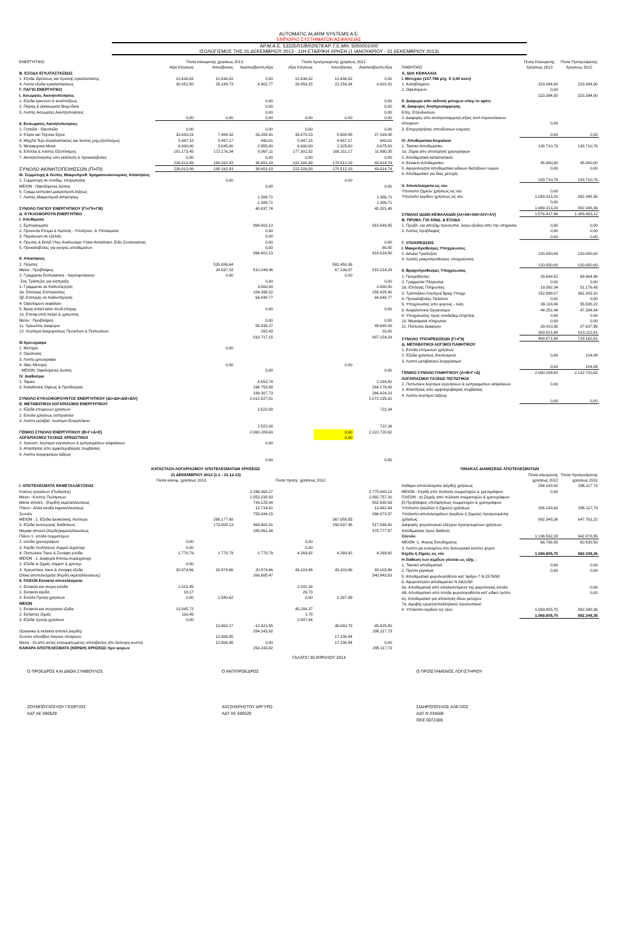AUTOMATIC ALARM SYSTEMS A.E.
ΕΜΠΟΡΙΟ ΣΥΣΤΗΜΑΤΩΝ ΑΣΦΑΛΕΙΑΣ
ΑΡ.Μ.Α.Ε. 53335/01/Β/02/678 ΑΡ. Γ.Ε.ΜΗ. 5050001000
ΙΣΟΛΟΓΙΣΜΟΣ ΤΗΣ 31 ΔΕΚΕΜΒΡΙΟΥ 2013 - 11Η ΕΤΑΙΡΙΚΗ ΧΡΗΣΗ (1 ΙΑΝΟΥΑΡΙΟΥ - 31 ΔΕΚΕΜΒΡΙΟΥ 2013)
| ΕΝΕΡΓΗΤΙΚΟ | Ποσα κλειομενης χρησεως 2013 | | | Ποσα προηγουμενης χρησεως 2012 | | |
| --- | --- | --- | --- | --- | --- | --- |
| | Αξια Κτησεως | Αποσβεσεις | Αναποσβεστη Αξια | Αξια Κτησεως | Αποσβεσεις | Αναποσβεστη Αξια |
| Β. ΕΞΟΔΑ ΕΓΚΑΤΑΣΤΑΣΕΩΣ | | | | | | |
| 1. Εξοδα ιδρύσεως και πρώτης εγκατάστασης | 12.636,82 | 12.636,82 | 0,00 | 12.636,82 | 12.636,82 | 0,00 |
| 4. Λοιπα εξοδα εγκαταστασεως | 30.052,50 | 25.149,73 | 4.902,77 | 26.858,15 | 22.256,34 | 4.601,81 |
| Γ. ΠΑΓΙΟ ΕΝΕΡΓΗΤΙΚΟ | | | | | | |
| I. Ασωματες Ακινητοποιησεις | | | | | | |
| 1. Εξοδα ερευνών & αναπτύξεως | | | 0,00 | | | 0,00 |
| 2. Παραχ.& Δικαιωματα Βιομ.Ιδιοκ. | | | 0,00 | | | 0,00 |
| 5. Λοιπές Ασώματες Ακινητοποιήσεις | | | 0,00 | | | 0,00 |
| | 0,00 | 0,00 | 0,00 | 0,00 | 0,00 | 0,00 |
| II. Ενσωματες Ακινητοποιησεις | | | | | | |
| 1. Γηπεδα - Οικοπεδα | 0,00 | | 0,00 | 0,00 | | 0,00 |
| 3. Κτιρια και Τεχνικα Εργα | 33.693.23 | 7.484.32 | 26.208.91 | 33.078.23 | 5.908.85 | 27.169.38 |
| 4. Μηχ/τα Τεχν.Εγκαταστασεις και λοιπος μηχ.εξοπλισμος | 5.947,18 | 5.457,17 | 490,01 | 5.947,18 | 4.967,17 | 980,01 |
| 5. Μεταφορικα Μεσα | 6.000,00 | 3.045,00 | 2.955,00 | 6.000,00 | 2.325,00 | 3.675,00 |
| 6. Επιπλα & Λοιπος Εξοπλισμος | 181.173,45 | 172.176,34 | 8.997,11 | 177.301,52 | 165.311,17 | 11.990,35 |
| 7. Ακινητοποιησεις υπο εκτελεση & προκαταβολες | 0,00 | | 0,00 | 0,00 | | 0,00 |
| | 226.813,86 | 188.162,83 | 38.651,03 | 222.326,93 | 178.512,19 | 43.814,74 |
| ΣΥΝΟΛΟ ΑΚΙΝΗΤΟΠΟΙΗΣΕΩΝ (Π+ΠΙ) | 226.813,86 | 188.162,83 | 38.651,03 | 222.326,93 | 178.512,19 | 43.814,74 |
| III. Συμμετοχη & Λοιπες Μακροπροθ. Χρηματοοικονομικες Απαιτησεις | | | | | | |
| 1. Συμμετοχη σε συνδεμ. επιχειρησεις | | 0,00 | | | 0,00 | |
| ΜΕΙΟΝ : Οφειλόμενες Δόσεις | | | 0,00 | | | 0,00 |
| 5. Γραμμ.εισπρακτ.μακροπροθ.ληξεως | | | | | | |
| 7. Λοιπες Μακροπροθ.Απαιτησεις | | | 1.386,71 | | | 1.386,71 |
| | | | 1.386,71 | | | 1.386,71 |
| ΣΥΝΟΛΟ ΠΑΓΙΟΥ ΕΝΕΡΓΗΤΙΚΟΥ (ΓΙ+ΓΙΙ+ΓΙΙΙ) | | | 40.037,74 | | | 45.201,45 |
| Δ. ΚΥΚΛΟΦΟΡΟΥΝ ΕΝΕΡΓΗΤΙΚΟ | | | | | | |
| I. Αποθεματα | | | | | | |
| 1. Εμπορευματα | | | 994.802,13 | | | 918.549,95 |
| 2. Προιοντα Ετοιμα & Ημιτελη - Υποπροιν. & Υπολειματα | | | 0,00 | | | |
| 3. Παραγωγη σε εξελιξη | | | 0,00 | | | |
| 4. Πρωτες & Βοηθ.Υλες-Αναλωσιμα Υλικα-Ανταλλακτ.,Ειδη Συσκευασιας | | | 0,00 | | | 0,00 |
| 5. Προκαταβολες για αγορες αποθεματων | | | 0,00 | | | 66,55 |
| | | | 994.802,13 | | | 918.616,50 |
| II. Απαιτησεις | | | | | | |
| 1. Πελατες | | 535.086,64 | | | 582.450,36 | |
| Μείον : Προβλέψεις | | 24.837,18 | 510.249,46 | | 67.236,07 | 515.214,29 |
| 2. Γραμματια Εισπρακτεα - Χαρτοφυλακιου | | 0,00 | | | 0,00 | |
| -Στις Τράπεζες για είσπραξη | | | 0,00 | | | 0,00 |
| 3. Γραμματια σε Καθυστερηση | | | 3.000,00 | | | 3.000,00 |
| 3α. Επιταγες Εισπρακτεες | | | 184.398.22 | | | 255.425.40 |
| 3β. Επιταγές σε Καθυστέρηση | | | 64.848.77 | | | 64.848.77 |
| 4. Οφειλόμενο κεφάλαιο | | | | | | |
| 5. Βραχ.απαιτ.κατα συνδ.επιχειρ. | | | 0,00 | | | 0,00 |
| 10. Επισφ.επιδ.πελατ.& χρεωστες | | | | | | |
| Μείον : Προβλέψεις | | | 0,00 | | | 0,00 |
| 11. Χρεωστες Διαφοροι | | | 55.938.27 | | | 48.645.83 |
| 12. Λογ/σμοί Διαχειρισεως Προκ/λων & Πιστωσεων | | | 282,43 | | | 20,00 |
| | | | 818.717,15 | | | 887.154,29 |
| III Χρεωγραφα | | | | | | |
| 1. Μετοχες | | 0,00 | | | | |
| 2. Ομολογιες | | | | | | |
| 3. Λοιπα χρεωγραφα | | | | | | |
| 4. Ιδιες Μετοχες | | 0,00 | | | 0,00 | |
| - ΜΕΙΟΝ: Οφειλομενες Δοσεις | | | 0,00 | | | 0,00 |
| IV. Διαθεσιμα | | | | | | |
| 1. Ταμειο | | | 4.553,74 | | | 2.244,80 |
| 3. Καταθεσεις Οψεως & Προθεσμιας | | | 194.753,99 | | | 264.179,43 |
| | | | 199.307,73 | | | 266.424,23 |
| ΣΥΝΟΛΟ ΚΥΚΛΟΦΟΡΟΥΝΤΟΣ ΕΝΕΡΓΗΤΙΚΟΥ (ΔΙ+ΔΙΙ+ΔΙΙΙ+ΔΙV) | | | 2.012.827,01 | | | 2.072.195,02 |
| Ε. ΜΕΤΑΒΑΤΙΚΟΙ ΛΟΓΑΡΙΑΣΜΟΙ ΕΝΕΡΓΗΤΙΚΟΥ | | | | | | |
| 1. Εξοδα επομενων χρησεων | | | 2.522,08 | | | 722,34 |
| 2. Εσοδα χρησεως εισπρακτεα | | | | | | |
| 3. Λοιποι μεταβατ. λογ/σμοι Ενεργητικου | | | | | | |
| | | | 2.522,08 | | | 722,34 |
| ΓΕΝΙΚΟ ΣΥΝΟΛΟ ΕΝΕΡΓΗΤΙΚΟΥ (Β+Γ+Δ+Ε) | | | 2.060.289,60 | | 0,00 | 2.122.720,62 |
| ΛΟΓΑΡΙΑΣΜΟΙ ΤΑΞΕΩΣ ΧΡΕΩΣΤΙΚΟΙ | | | | | 0,00 | |
| 2. Χρεωστ. λογ/σμοι εγγυησεων & εμπραγματων ασφαλειων | | | 0,00 | | | |
| 3. Απαιτήσεις απο αμφοτεροβαρείς συμβάσεις | | | | | | |
| 4. Λοιποι λογαριασμοι ταξεως | | | | | | |
| | | | 0,00 | | | 0,00 |
| ΠΑΘΗΤΙΚΟ | Ποσα Κλειομενης Χρησεως 2013 | Ποσα Προηγούμενης Χρησεως 2012 |
| --- | --- | --- |
| Α. ΙΔΙΑ ΚΕΦΑΛΑΙΑ | | |
| I. Μετοχικο (107.798 μτχ. Χ 3,00 euro) | | |
| 1. Καταβλημενο | 323.394,00 | 323.394,00 |
| 2. Οφειλόμενο | 0,00 | |
| | 323.394,00 | 323.394,00 |
| II. Διαφορα απο εκδοση μετοχων υπερ το αρτιο | | |
| III. Διαφορες Αναπροσαρμογης | | |
| Επιχ. Επενδυσεων | | |
| 2. Διαφορες απο αναπροσαρμογη αξιας λοιπ.περιουσιακων στοιχειων | 0,00 | |
| 3. Επιχορηγήσεις επενδύσεων ενεργητ. | | |
| | 0,00 | 0,00 |
| IV. Αποθεματικα Κεφαλαια | | |
| 1. Τακτικο Αποθεματικο | 138.710,76 | 138.710,76 |
| 1α. Ζημία απο αποτίμηση χρεογράφων | | |
| 2. Αποθεματικά καταστατικού | | |
| 4. Εκτακτο Αποθεματικο | 45.000,00 | 45.000,00 |
| 5. Αφορολογητα Αποθεματικα ειδικων διαταξεων νομων | 0,00 | 0,00 |
| 6. Αποθεματικό για ίδιες μετοχές | | |
| | 183.710,76 | 183.710,76 |
| V. Αποτελεσματα εις νεο | | |
| Υπολοιπο ζημιών χρήσεως εις νέο | 0,00 | |
| Υπολοιπο κερδών χρήσεως εις νέο | 1.069.313,20 | 882.348.36 |
| | 0,00 | |
| | 1.069.313,20 | 882.348,36 |
| ΣΥΝΟΛΟ ΙΔΙΩΝ ΚΕΦΑΛΑΙΩΝ (ΑΙ+ΑΙΙ+ΑΙΙΙ+ΑIV+ΑV) | 1.576.417,96 | 1.389.453,12 |
| Β. ΠΡΟΒΛ. ΓΙΑ ΚΙΝΔ. & ΕΞΟΔΑ | | |
| 1. Προβλ. για αποζημ.προσωπικ. λογω εξοδου απο την υπηρεσια | 0,00 | 0,00 |
| 2. Λοιπες προβλεψεις | 0,00 | 0,00 |
| | 0,00 | 0,00 |
| Γ. ΥΠΟΧΡΕΩΣΕΙΣ | | |
| I. Μακροπροθεσμες Υποχρεωσεις | | |
| 2. Δάνεια Τραπεζών | 120.050,00 | 120.050,00 |
| 8. Λοιπές μακροπροθεσμες υποχρεώσεις | | |
| | 120.050,00 | 120.050,00 |
| II. Βραχυπροθεσμες Υποχρεωσεις | | |
| 1. Προμηθευτες | 28.649.52 | 69.964.96 |
| 2. Γραμματια Πληρωτεα | 0.00 | 0.00 |
| 2α. Επιταγες Πληρωτεες | 19.392.34 | 51.176.43 |
| 3. Τραπεζικοι Λογ/σμοί Βραχ.Υποχρ. | 152.999.07 | 361.343.20 |
| 4. Προκαταβολες Πελατων | 0,00 | 0,00 |
| 5. Υποχρεωσεις απο φορους - τελη | 89.118,86 | 55.595,22 |
| 6. Ασφαλιστικοι Οργανισμοι | 44.251.49 | 47.394.84 |
| 8. Υποχρεώσεις προς συνδεδεμ.επιχ/σεις | 0.00 | 0.00 |
| 10. Μερισματα πληρωτεα | 0.00 | 0.00 |
| 11. Πιστωτες Διαφοροι | 29.410,36 | 27.637,96 |
| | 363.821,64 | 613.112,61 |
| ΣΥΝΟΛΟ ΥΠΟΧΡΕΩΣΕΩΝ (ΓΙ+ΓΙΙ) | 483.871,64 | 733.162,61 |
| Δ. ΜΕΤΑΒΑΤΙΚΟΙ ΛΟΓ/ΜΟΙ ΠΑΘΗΤΙΚΟΥ | | |
| 1. Εσοδα επόμενων χρήσεων | | |
| 2. Εξοδα χρησεως δουλευμενα | 0,00 | 104,89 |
| 3. Λοιποί μεταβατικοί λογαριασμοί | | |
| | 0,00 | 104,89 |
| ΓΕΝΙΚΟ ΣΥΝΟΛΟ ΠΑΘΗΤΙΚΟΥ (Α+Β+Γ+Δ) | 2.060.289,60 | 2.122.720,62 |
| ΛΟΓΑΡΙΑΣΜΟΙ ΤΑΞΕΩΣ ΠΙΣΤΩΤΙΚΟΙ | | |
| 2. Πιστωτικοι λογ/σμοι εγγυησεων & εμπραγματων ασφαλειων | 0,00 | |
| 3. Απαιτήσεις απο αμφοτεροβαρείς συμβάσεις | | |
| 4. Λοιποι λογ/σμοί ταξεως | | |
| | 0,00 | 0,00 |
| ΚΑΤΑΣΤΑΣΗ ΛΟΓΑΡΙΑΣΜΟΥ ΑΠΟΤΕΛΕΣΜΑΤΩΝ ΧΡΗΣΕΩΣ 31 ΔΕΚΕΜΒΡΙΟΥ 2013 (1.1 - 31.12.13) | | | | | | |
| --- | --- | --- | --- | --- | --- | --- |
| | Ποσα κλειομ. χρησεως 2013 | | | Ποσα προηγ. χρησεως 2012 | | |
| I. ΑΠΟΤΕΛΕΣΜΑΤΑ ΕΚΜΕΤΑΛΛΕΥΣΕΩΣ | | | | | | |
| Κυκλος εργασιων (Πωλησεις) | | | 2.296.365.27 | | | 2.775.688.13 |
| Μειον : Κοστος Πωλησεων | | | 1.553.235.93 | | | 1.892.757.20 |
| Μικτα αποτελ.: (Κερδη) εκμεταλλευσεως | | | 743.129.34 | | | 882.930.93 |
| Πλεον : Αλλα εσοδα εκμεταλλευσεως | | | 12.714.81 | | | 13.942.64 |
| Συνολο | | | 755.844.15 | | | 896.873.57 |
| ΜΕΙΟΝ : 1. Εξοδα Διοικητικης Λειτουργ. | | 296.177.68 | | | 367.058.55 | |
| 3. Εξοδα λειτουργιας διαθεσεως | | 173.805.13 | 469.982.81 | | 150.037.45 | 517.096.00 |
| Μερικα αποτελ.(Κερδη)εκμεταλλευσεως | | | 285.861,34 | | | 379.777,57 |
| Πλέον 1. εσοδα συμμετοχων | | | | | | |
| 2. εσοδα χρεωγραφων | 0,00 | | | 0,00 | | |
| 3. Κέρδη πωλήσεως συμμετ.&χρεογρ | 0,00 | | | 0,00 | | |
| 4. Πιστωτικοι Τοκοι & Συναφη εσοδα | 1.778,79 | 1.778,79 | 1.778,79 | 4.269,92 | 4.269,92 | 4.269,92 |
| ΜΕΙΟΝ : 1. Διαφορά Αποτιμ.συμ&χρεογρ | | | | | | |
| 2. Εξοδα & ζημιές συμμετ & χρεογρ | 0.00 | | | | | |
| 3. Χρεωστικοι τοκοι & συναφη εξοδα | 20.974,66 | 20.974,66 | 20.974,66 | 43.103,96 | 43.103,96 | 43.103,96 |
| Ολικα αποτελεσματα (Κερδη εκμεταλλευσεως) | | | 266.665.47 | | | 340.943.53 |
| II. ΠΛΕΟΝ Εκτακτα αποτελέσματα | | | | | | |
| 1. Εκτακτα και ανοργ.εσοδα | 1.522,45 | | | 2.241,26 | | |
| 2. Εκτακτα κέρδη | 18,17 | | | 26,73 | | |
| 3. Εσοδα Προηγ.χρησεων | 0,00 | 1.540,62 | | 0,00 | 2.267,99 | |
| ΜΕΙΟΝ | | | | | | |
| 1. Εκτακτα και ανοργανα εξοδα | 13.845.72 | | | 45.284.37 | | |
| 2. Εκτακτες ζημιές | 116,45 | | | 1,78 | | |
| 3. Εξοδα προηγ.χρησεων | 0,00 | | | 2.807,64 | | |
| | | 13.962.17 | -12.421.55 | | 48.093.79 | -45.825.80 |
| Οργανικα & εκτακτα αποτελ.(κερδη) | | | 254.243,92 | | | 295.117,73 |
| Συνολο αποσβεσ.παγιων στοιχειων | | 12.806.95 | | | 17.236.94 | |
| Μειον : Οι απο αυτες ενσωματωμενες αποσβεσεις στο λειτουργ.κοστος | | 12.806.95 | 0,00 | | 17.236.94 | 0,00 |
| ΚΑΘΑΡΑ ΑΠΟΤΕΛΕΣΜΑΤΑ (ΚΕΡΔΗ) ΧΡΗΣΕΩΣ προ φορων | | | 254.243,92 | | | 295.117,73 |
| ΠΙΝΑΚΑΣ ΔΙΑΘΕΣΕΩΣ ΑΠΟΤΕΛΕΣΜΑΤΩΝ | | |
| --- | --- | --- |
| | Ποσα κλειομενης χρησεως 2012 | Ποσα προηγούμενης χρησεως 2011 |
| Καθαρα αποτελέσματα (κέρδη) χρήσεως | 254.243.92 | 295.117.73 |
| ΜΕΙΟΝ : Κέρδη από πώληση συμμετοχών & χρεογράφων | 0.00 | |
| ΠΛΕΟΝ : α) Ζημιές από πώληση συμμετοχών & χρεογράφων | | |
| β) Προβλέψεις υποτιμήσεως συμμετοχών & χρεογράφων | | |
| Υπόλοιπο (κερδών ή ζημιών) χρήσεως | 254.243,92 | 295.117,73 |
| Υπόλοιπο αποτελεσμάτων (κερδών ή ζημιών) προηγουμένης χρήσεως | 882.348,36 | 647.761,22 |
| Διαφορές φορολογικού ελέγχου προηγουμένων χρήσεων | | |
| Αποθεματικα προς διαθεση | | |
| Σύνολο | 1.136.592,28 | 942.878,95 |
| ΜΕΙΟΝ :1. Φορος Εισοδηματος | 66.786.58 | 60.530.59 |
| 2. Λοιποι μη ενσωμ/νοι στο λειτουργικό κοστος φοροι | | |
| Κέρδη ή Ζημίες εις νέο | 1.069.805,70 | 882.348,36 |
| Η διάθεση των κερδών γίνεται ως εξής : | | |
| 1. Τακτικό αποθεματικό | 0,00 | 0,00 |
| 2. Πρώτο μέρισμα | 0,00 | 0,00 |
| 5. Αποθεματικά φορολογηθέντα κατ' άρθρο 7 Ν.2579/98 | | |
| 6. Αφορολόγητο αποθεματικό Ν.2601/98 | | |
| 6α. Αποθεματικά από απαλασσόμενα της φορολογίας έσοδα | | 0,00 |
| 6Β. Αποθεματικό από έσοδα φορολογηθέντα κατ' ειδικό τρόπο | | 0,00 |
| 6γ. Αποθεματικό για απόκτηση ιδίων μετοχών | | |
| 7α. Αμοιβές εργατουπαλληλικού προσωπικού | | |
| 8. Υπόλοιπο κερδών εις νέον | 1.069.805,70 | 882.348,36 |
| | 1.069.805,70 | 882.348,36 |
ΓΑΛΑΤΣΙ 30 ΑΠΡΙΛΙΟΥ 2014
Ο ΠΡΟΕΔΡΟΣ ΚΑΙ ΔΝΩΝ ΣΥΜΒΟΥΛΟΣ Ο ΑΝΤΙΠΡΟΕΔΡΟΣ Ο ΠΡΟΪΣΤΑΜΕΝΟΣ ΛΟΓΙΣΤΗΡΙΟΥ
ΖΟΥΜΠΟΥΛΟΓΛΟΥ ΓΕΩΡΓΙΟΣ
ΑΔΤ ΑΕ 590529
ΧΑΤΖΗΧΡΗΣΤΟΥ ΑΡΓΥΡΩ
ΑΔΤ ΑΕ 590528
ΣΙΔΗΡΟΠΟΥΛΟΣ ΑΛΕΞΙΟΣ
ΑΔΤ Ν 234568
ΟΕΕ 0072306